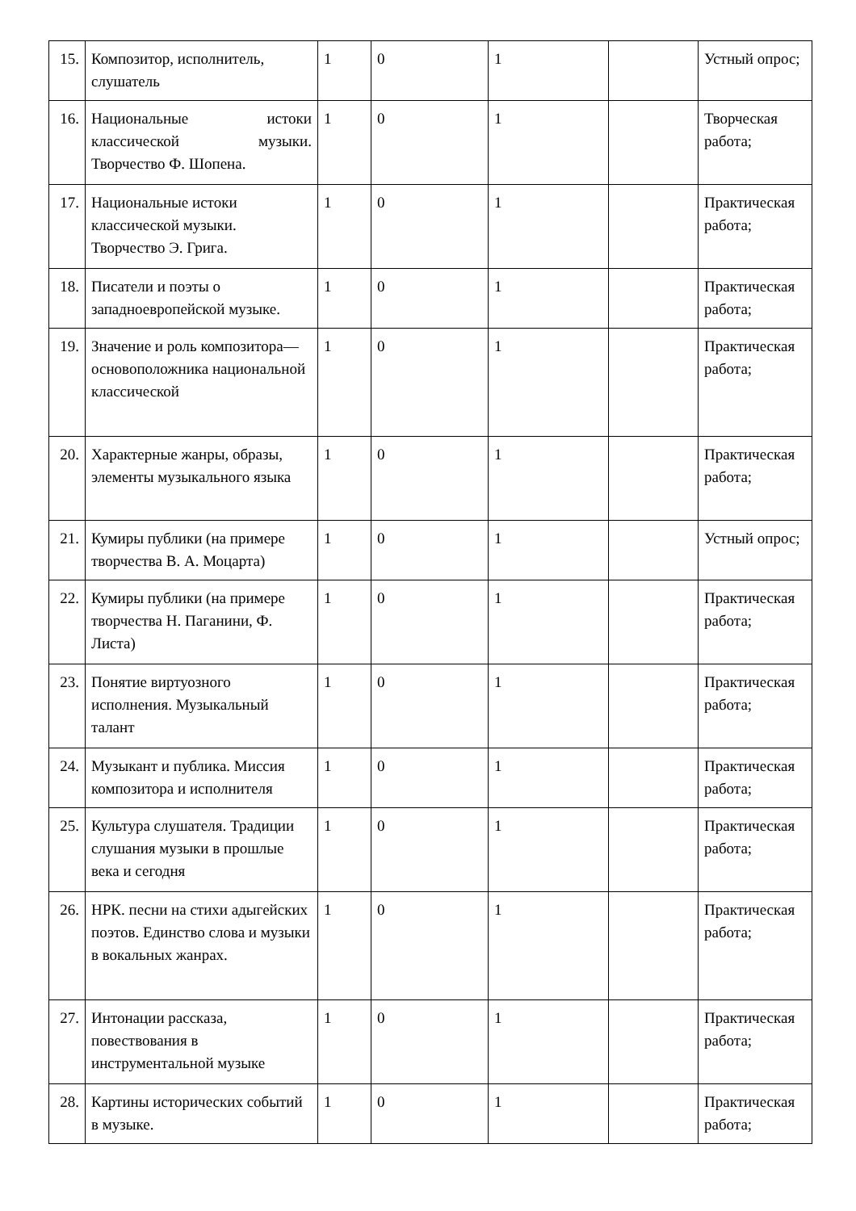| 15. | Композитор, исполнитель, слушатель | 1 | 0 | 1 | | Устный опрос; |
| 16. | Национальные истоки классической музыки. Творчество Ф. Шопена. | 1 | 0 | 1 | | Творческая работа; |
| 17. | Национальные истоки классической музыки. Творчество Э. Грига. | 1 | 0 | 1 | | Практическая работа; |
| 18. | Писатели и поэты о западноевропейской музыке. | 1 | 0 | 1 | | Практическая работа; |
| 19. | Значение и роль композитора— основоположника национальной классической | 1 | 0 | 1 | | Практическая работа; |
| 20. | Характерные жанры, образы, элементы музыкального языка | 1 | 0 | 1 | | Практическая работа; |
| 21. | Кумиры публики (на примере творчества В. А. Моцарта) | 1 | 0 | 1 | | Устный опрос; |
| 22. | Кумиры публики (на примере творчества Н. Паганини, Ф. Листа) | 1 | 0 | 1 | | Практическая работа; |
| 23. | Понятие виртуозного исполнения. Музыкальный талант | 1 | 0 | 1 | | Практическая работа; |
| 24. | Музыкант и публика. Миссия композитора и исполнителя | 1 | 0 | 1 | | Практическая работа; |
| 25. | Культура слушателя. Традиции слушания музыки в прошлые века и сегодня | 1 | 0 | 1 | | Практическая работа; |
| 26. | НРК. песни на стихи адыгейских поэтов. Единство слова и музыки в вокальных жанрах. | 1 | 0 | 1 | | Практическая работа; |
| 27. | Интонации рассказа, повествования в инструментальной музыке | 1 | 0 | 1 | | Практическая работа; |
| 28. | Картины исторических событий в музыке. | 1 | 0 | 1 | | Практическая работа; |